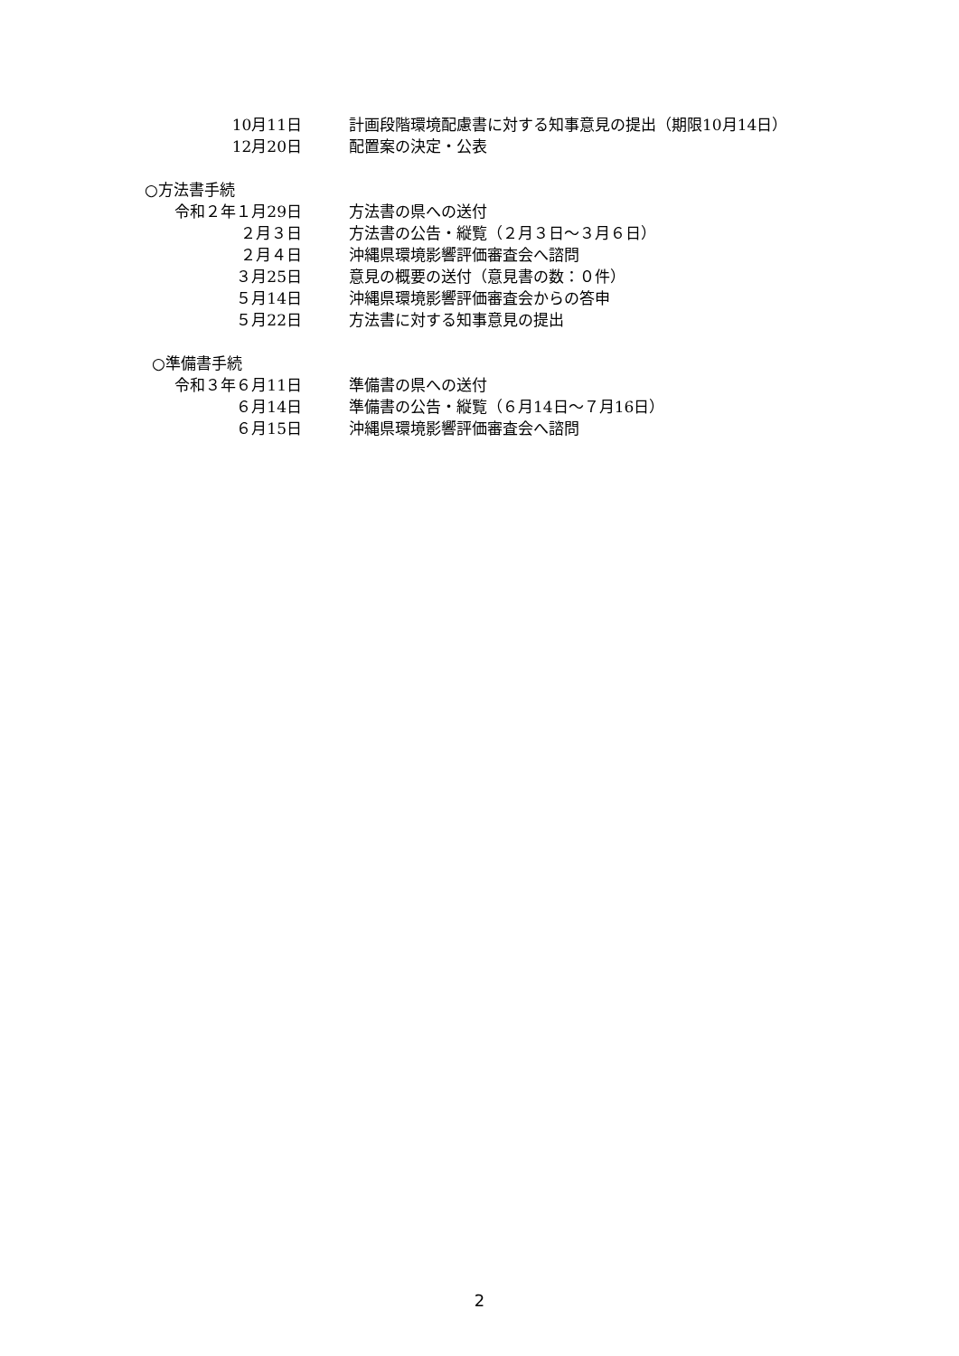10月11日 計画段階環境配慮書に対する知事意見の提出（期限10月14日）
12月20日 配置案の決定・公表
○方法書手続
令和２年１月29日 方法書の県への送付
２月３日 方法書の公告・縦覧（２月３日～３月６日）
２月４日 沖縄県環境影響評価審査会へ諮問
３月25日 意見の概要の送付（意見書の数：０件）
５月14日 沖縄県環境影響評価審査会からの答申
５月22日 方法書に対する知事意見の提出
○準備書手続
令和３年６月11日 準備書の県への送付
６月14日 準備書の公告・縦覧（６月14日～７月16日）
６月15日 沖縄県環境影響評価審査会へ諮問
2